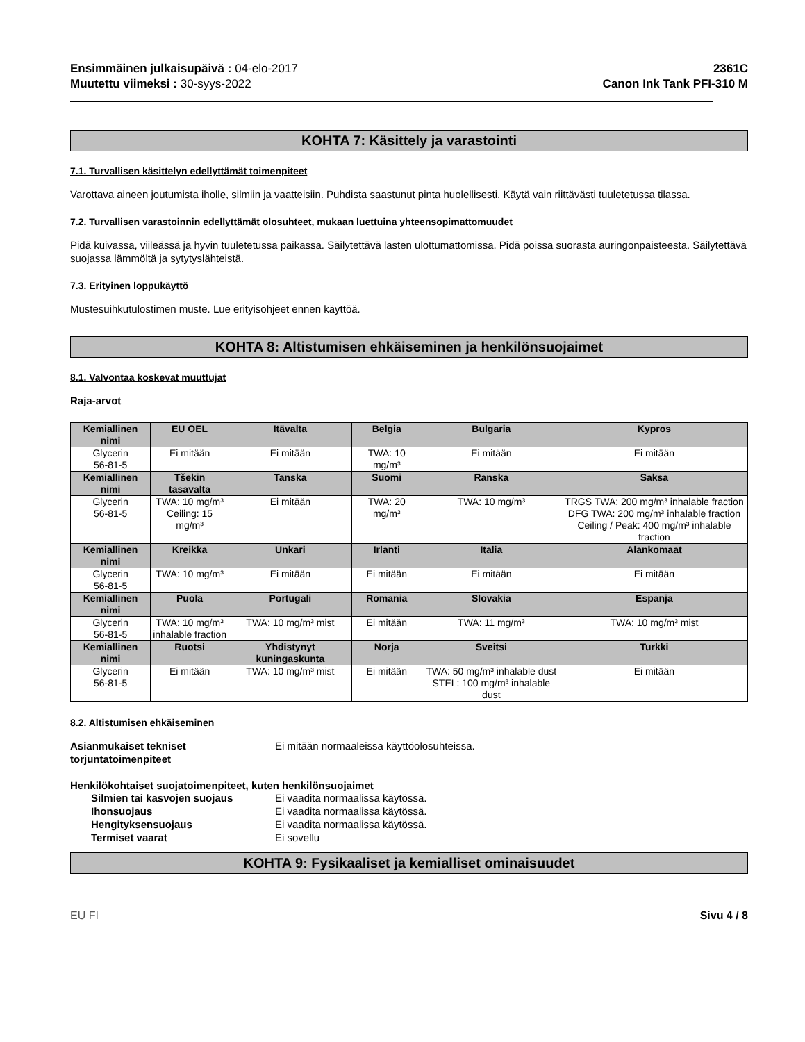Ensimmäinen julkaisupäivä : 04-elo-2017
Muutettu viimeksi : 30-syys-2022
2361C
Canon Ink Tank PFI-310 M
KOHTA 7: Käsittely ja varastointi
7.1. Turvallisen käsittelyn edellyttämät toimenpiteet
Varottava aineen joutumista iholle, silmiin ja vaatteisiin. Puhdista saastunut pinta huolellisesti. Käytä vain riittävästi tuuletetussa tilassa.
7.2. Turvallisen varastoinnin edellyttämät olosuhteet, mukaan luettuina yhteensopimattomuudet
Pidä kuivassa, viileässä ja hyvin tuuletetussa paikassa. Säilytettävä lasten ulottumattomissa. Pidä poissa suorasta auringonpaisteesta. Säilytettävä suojassa lämmöltä ja sytytyslähteistä.
7.3. Erityinen loppukäyttö
Mustesuihkutulostimen muste. Lue erityisohjeet ennen käyttöä.
KOHTA 8: Altistumisen ehkäiseminen ja henkilönsuojaimet
8.1. Valvontaa koskevat muuttujat
Raja-arvot
| Kemiallinen nimi | EU OEL | Itävalta | Belgia | Bulgaria | Kypros |
| --- | --- | --- | --- | --- | --- |
| Glycerin 56-81-5 | Ei mitään | Ei mitään | TWA: 10 mg/m³ | Ei mitään | Ei mitään |
| Kemiallinen nimi | Tšekin tasavalta | Tanska | Suomi | Ranska | Saksa |
| Glycerin 56-81-5 | TWA: 10 mg/m³ Ceiling: 15 mg/m³ | Ei mitään | TWA: 20 mg/m³ | TWA: 10 mg/m³ | TRGS TWA: 200 mg/m³ inhalable fraction DFG TWA: 200 mg/m³ inhalable fraction Ceiling / Peak: 400 mg/m³ inhalable fraction |
| Kemiallinen nimi | Kreikka | Unkari | Irlanti | Italia | Alankomaat |
| Glycerin 56-81-5 | TWA: 10 mg/m³ | Ei mitään | Ei mitään | Ei mitään | Ei mitään |
| Kemiallinen nimi | Puola | Portugali | Romania | Slovakia | Espanja |
| Glycerin 56-81-5 | TWA: 10 mg/m³ inhalable fraction | TWA: 10 mg/m³ mist | Ei mitään | TWA: 11 mg/m³ | TWA: 10 mg/m³ mist |
| Kemiallinen nimi | Ruotsi | Yhdistynyt kuningaskunta | Norja | Sveitsi | Turkki |
| Glycerin 56-81-5 | Ei mitään | TWA: 10 mg/m³ mist | Ei mitään | TWA: 50 mg/m³ inhalable dust STEL: 100 mg/m³ inhalable dust | Ei mitään |
8.2. Altistumisen ehkäiseminen
Asianmukaiset tekniset torjuntatoimenpiteet
Ei mitään normaaleissa käyttöolosuhteissa.
Henkilökohtaiset suojatoimenpiteet, kuten henkilönsuojaimet
Silmien tai kasvojen suojaus Ei vaadita normaalissa käytössä.
Ihonsuojaus Ei vaadita normaalissa käytössä.
Hengityksensuojaus Ei vaadita normaalissa käytössä.
Termiset vaarat Ei sovellu
KOHTA 9: Fysikaaliset ja kemialliset ominaisuudet
EU FI Sivu 4 / 8